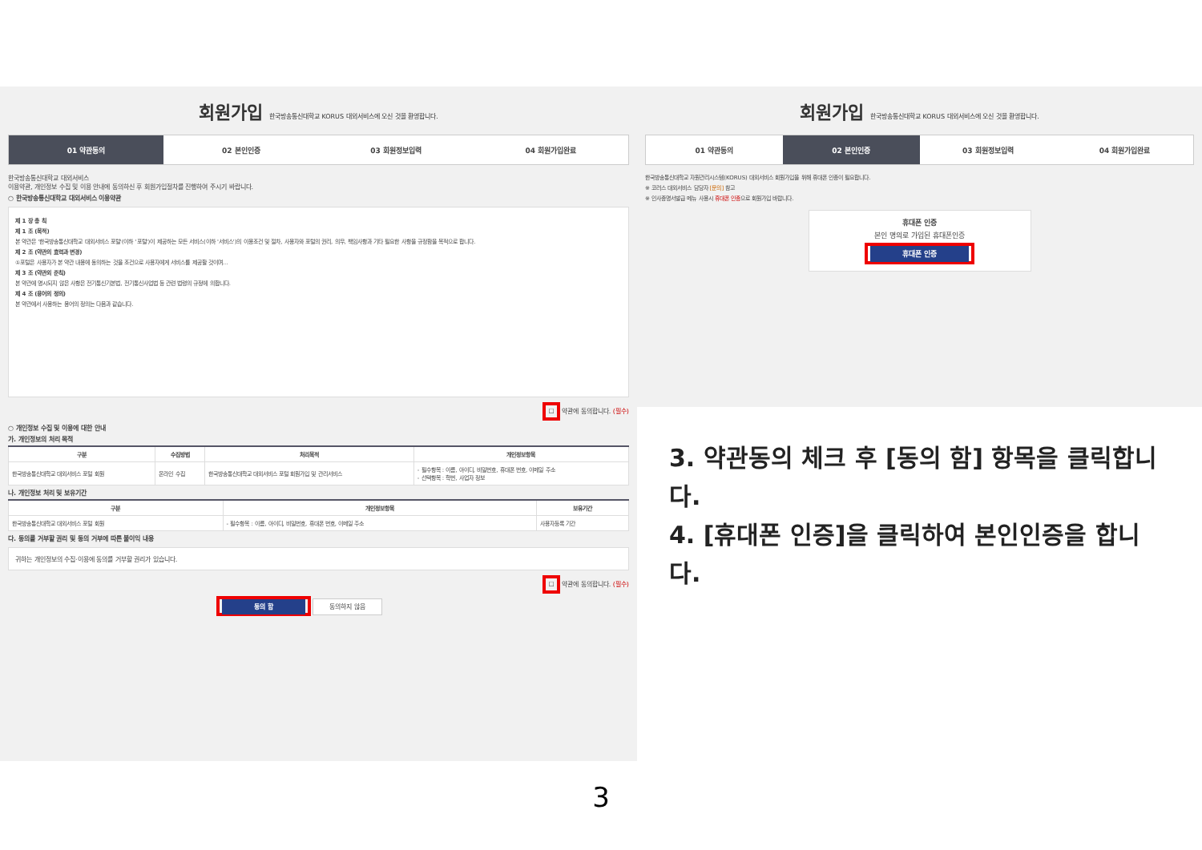회원가입 한국방송통신대학교 KORUS 대외서비스에 오신 것을 환영합니다.
01 약관동의 02 본인인증 03 회원정보입력 04 회원가입완료
한국방송통신대학교 대외서비스
이용약관, 개인정보 수집 및 이용 안내에 동의하신 후 회원가입절차를 진행하여 주시기 바랍니다.
○ 한국방송통신대학교 대외서비스 이용약관
제 1 장 총 칙
제 1 조 (목적)
본 약관은 '한국방송통신대학교 대외서비스 포털'(이하 '포털')이 제공하는 모든 서비스(이하 '서비스')의 이용조건 및 절차, 사용자와 포털의 권리, 의무, 책임사항과 기타 필요한 사항을 규정함을 목적으로 합니다.
제 2 조 (약관의 효력과 변경)
①포털은 사용자가 본 약관 내용에 동의하는 것을 조건으로 사용자에게 서비스를 제공할 것이며...
제 3 조 (약관외 준칙)
본 약관에 명시되지 않은 사항은 전기통신기본법, 전기통신사업법 등 관련 법령의 규정에 의합니다.
제 4 조 (용어의 정의)
본 약관에서 사용하는 용어의 정의는 다음과 같습니다.
☐ 약관에 동의합니다. (필수)
○ 개인정보 수집 및 이용에 대한 안내
가. 개인정보의 처리 목적
| 구분 | 수집방법 | 처리목적 | 개인정보항목 |
| --- | --- | --- | --- |
| 한국방송통신대학교 대외서비스 포털 회원 | 온라인 수집 | 한국방송통신대학교 대외서비스 포털 회원가입 및 관리서비스 | - 필수항목 : 이름, 아이디, 비밀번호, 휴대폰 번호, 이메일 주소 - 선택항목 : 학번, 사업자 정보 |
나. 개인정보 처리 및 보유기간
| 구분 | 개인정보항목 | 보유기간 |
| --- | --- | --- |
| 한국방송통신대학교 대외서비스 포털 회원 | - 필수항목 : 이름, 아이디, 비밀번호, 휴대폰 번호, 이메일 주소 | 사용자등록 기간 |
다. 동의를 거부할 권리 및 동의 거부에 따른 불이익 내용
귀하는 개인정보의 수집·이용에 동의를 거부할 권리가 있습니다.
☐ 약관에 동의합니다. (필수)
동의 함 동의하지 않음
회원가입 한국방송통신대학교 KORUS 대외서비스에 오신 것을 환영합니다.
01 약관동의 02 본인인증 03 회원정보입력 04 회원가입완료
한국방송통신대학교 자원관리시스템(KORUS) 대외서비스 회원가입을 위해 휴대폰 인증이 필요합니다.
※ 코러스 대외서비스 담당자 [문의] 참고
※ 인사증명서발급 메뉴 사용시 휴대폰 인증으로 회원가입 바랍니다.
휴대폰 인증
본인 명의로 가입된 휴대폰인증
휴대폰 인증
3. 약관동의 체크 후 [동의 함] 항목을 클릭합니다.
4. [휴대폰 인증]을 클릭하여 본인인증을 합니다.
3